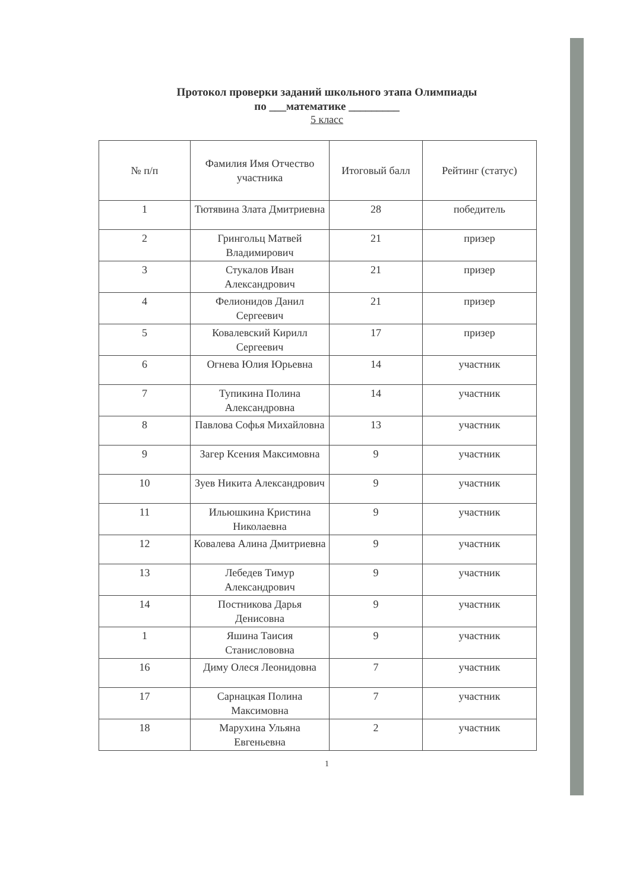Протокол проверки заданий школьного этапа Олимпиады
по ___математике _________
5 класс
| № п/п | Фамилия Имя Отчество участника | Итоговый балл | Рейтинг (статус) |
| --- | --- | --- | --- |
| 1 | Тютявина Злата Дмитриевна | 28 | победитель |
| 2 | Грингольц Матвей Владимирович | 21 | призер |
| 3 | Стукалов Иван Александрович | 21 | призер |
| 4 | Фелионидов Данил Сергеевич | 21 | призер |
| 5 | Ковалевский Кирилл Сергеевич | 17 | призер |
| 6 | Огнева Юлия Юрьевна | 14 | участник |
| 7 | Тупикина Полина Александровна | 14 | участник |
| 8 | Павлова Софья Михайловна | 13 | участник |
| 9 | Загер Ксения Максимовна | 9 | участник |
| 10 | Зуев Никита Александрович | 9 | участник |
| 11 | Ильюшкина Кристина Николаевна | 9 | участник |
| 12 | Ковалева Алина Дмитриевна | 9 | участник |
| 13 | Лебедев Тимур Александрович | 9 | участник |
| 14 | Постникова Дарья Денисовна | 9 | участник |
| 1 | Яшина Таисия Станислововна | 9 | участник |
| 16 | Диму Олеся Леонидовна | 7 | участник |
| 17 | Сарнацкая Полина Максимовна | 7 | участник |
| 18 | Марухина Ульяна Евгеньевна | 2 | участник |
1